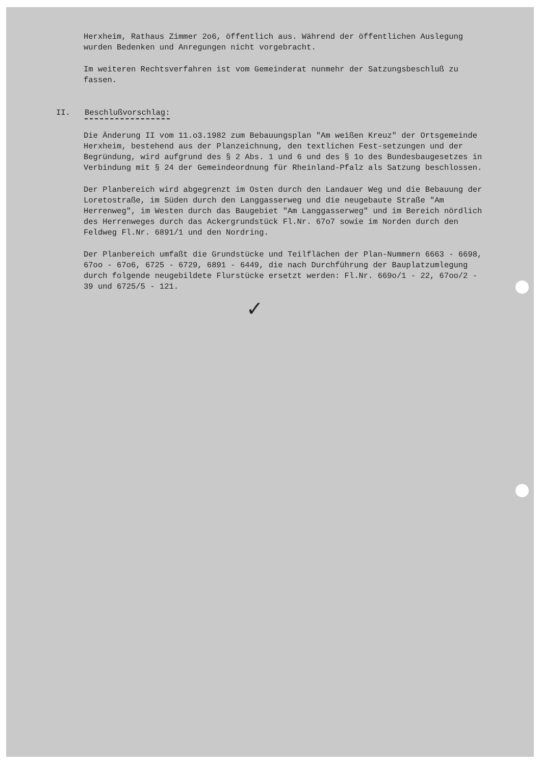Herxheim, Rathaus Zimmer 2o6, öffentlich aus. Während der öffentlichen Auslegung wurden Bedenken und Anregungen nicht vorgebracht.
Im weiteren Rechtsverfahren ist vom Gemeinderat nunmehr der Satzungsbeschluß zu fassen.
II. Beschlußvorschlag:
Die Änderung II vom 11.o3.1982 zum Bebauungsplan "Am weißen Kreuz" der Ortsgemeinde Herxheim, bestehend aus der Planzeichnung, den textlichen Fest-setzungen und der Begründung, wird aufgrund des § 2 Abs. 1 und 6 und des § 1o des Bundesbaugesetzes in Verbindung mit § 24 der Gemeindeordnung für Rheinland-Pfalz als Satzung beschlossen.
Der Planbereich wird abgegrenzt im Osten durch den Landauer Weg und die Bebauung der Loretostraße, im Süden durch den Langgasserweg und die neugebaute Straße "Am Herrenweg", im Westen durch das Baugebiet "Am Langgasserweg" und im Bereich nördlich des Herrenweges durch das Ackergrundstück Fl.Nr. 67o7 sowie im Norden durch den Feldweg Fl.Nr. 6891/1 und den Nordring.
Der Planbereich umfaßt die Grundstücke und Teilflächen der Plan-Nummern 6663 - 6698, 67oo - 67o6, 6725 - 6729, 6891 - 6449, die nach Durchführung der Bauplatzumlegung durch folgende neugebildete Flurstücke ersetzt werden: Fl.Nr. 669o/1 - 22, 67oo/2 - 39 und 6725/5 - 121.
✓